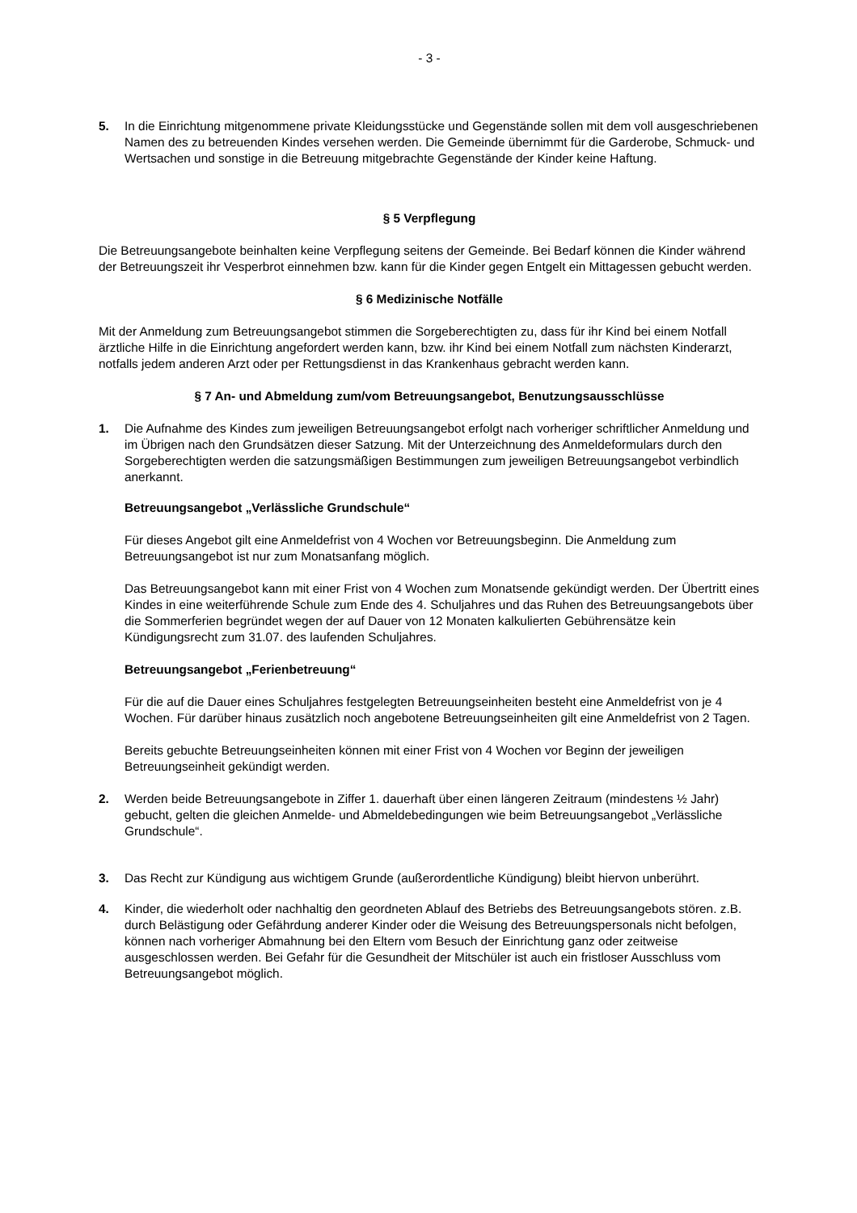- 3 -
5. In die Einrichtung mitgenommene private Kleidungsstücke und Gegenstände sollen mit dem voll ausgeschriebenen Namen des zu betreuenden Kindes versehen werden. Die Gemeinde übernimmt für die Garderobe, Schmuck- und Wertsachen und sonstige in die Betreuung mitgebrachte Gegenstände der Kinder keine Haftung.
§ 5 Verpflegung
Die Betreuungsangebote beinhalten keine Verpflegung seitens der Gemeinde. Bei Bedarf können die Kinder während der Betreuungszeit ihr Vesperbrot einnehmen bzw. kann für die Kinder gegen Entgelt ein Mittagessen gebucht werden.
§ 6 Medizinische Notfälle
Mit der Anmeldung zum Betreuungsangebot stimmen die Sorgeberechtigten zu, dass für ihr Kind bei einem Notfall ärztliche Hilfe in die Einrichtung angefordert werden kann, bzw. ihr Kind bei einem Notfall zum nächsten Kinderarzt, notfalls jedem anderen Arzt oder per Rettungsdienst in das Krankenhaus gebracht werden kann.
§ 7 An- und Abmeldung zum/vom Betreuungsangebot, Benutzungsausschlüsse
1. Die Aufnahme des Kindes zum jeweiligen Betreuungsangebot erfolgt nach vorheriger schriftlicher Anmeldung und im Übrigen nach den Grundsätzen dieser Satzung. Mit der Unterzeichnung des Anmeldeformulars durch den Sorgeberechtigten werden die satzungsmäßigen Bestimmungen zum jeweiligen Betreuungsangebot verbindlich anerkannt.
Betreuungsangebot „Verlässliche Grundschule“
Für dieses Angebot gilt eine Anmeldefrist von 4 Wochen vor Betreuungsbeginn. Die Anmeldung zum Betreuungsangebot ist nur zum Monatsanfang möglich.
Das Betreuungsangebot kann mit einer Frist von 4 Wochen zum Monatsende gekündigt werden. Der Übertritt eines Kindes in eine weiterführende Schule zum Ende des 4. Schuljahres und das Ruhen des Betreuungsangebots über die Sommerferien begründet wegen der auf Dauer von 12 Monaten kalkulierten Gebührensätze kein Kündigungsrecht zum 31.07. des laufenden Schuljahres.
Betreuungsangebot „Ferienbetreuung“
Für die auf die Dauer eines Schuljahres festgelegten Betreuungseinheiten besteht eine Anmeldefrist von je 4 Wochen. Für darüber hinaus zusätzlich noch angebotene Betreuungseinheiten gilt eine Anmeldefrist von 2 Tagen.
Bereits gebuchte Betreuungseinheiten können mit einer Frist von 4 Wochen vor Beginn der jeweiligen Betreuungseinheit gekündigt werden.
2. Werden beide Betreuungsangebote in Ziffer 1. dauerhaft über einen längeren Zeitraum (mindestens ½ Jahr) gebucht, gelten die gleichen Anmelde- und Abmeldebedingungen wie beim Betreuungsangebot „Verlässliche Grundschule“.
3. Das Recht zur Kündigung aus wichtigem Grunde (außerordentliche Kündigung) bleibt hiervon unberührt.
4. Kinder, die wiederholt oder nachhaltig den geordneten Ablauf des Betriebs des Betreuungsangebots stören. z.B. durch Belästigung oder Gefährdung anderer Kinder oder die Weisung des Betreuungspersonals nicht befolgen, können nach vorheriger Abmahnung bei den Eltern vom Besuch der Einrichtung ganz oder zeitweise ausgeschlossen werden. Bei Gefahr für die Gesundheit der Mitschüler ist auch ein fristloser Ausschluss vom Betreuungsangebot möglich.